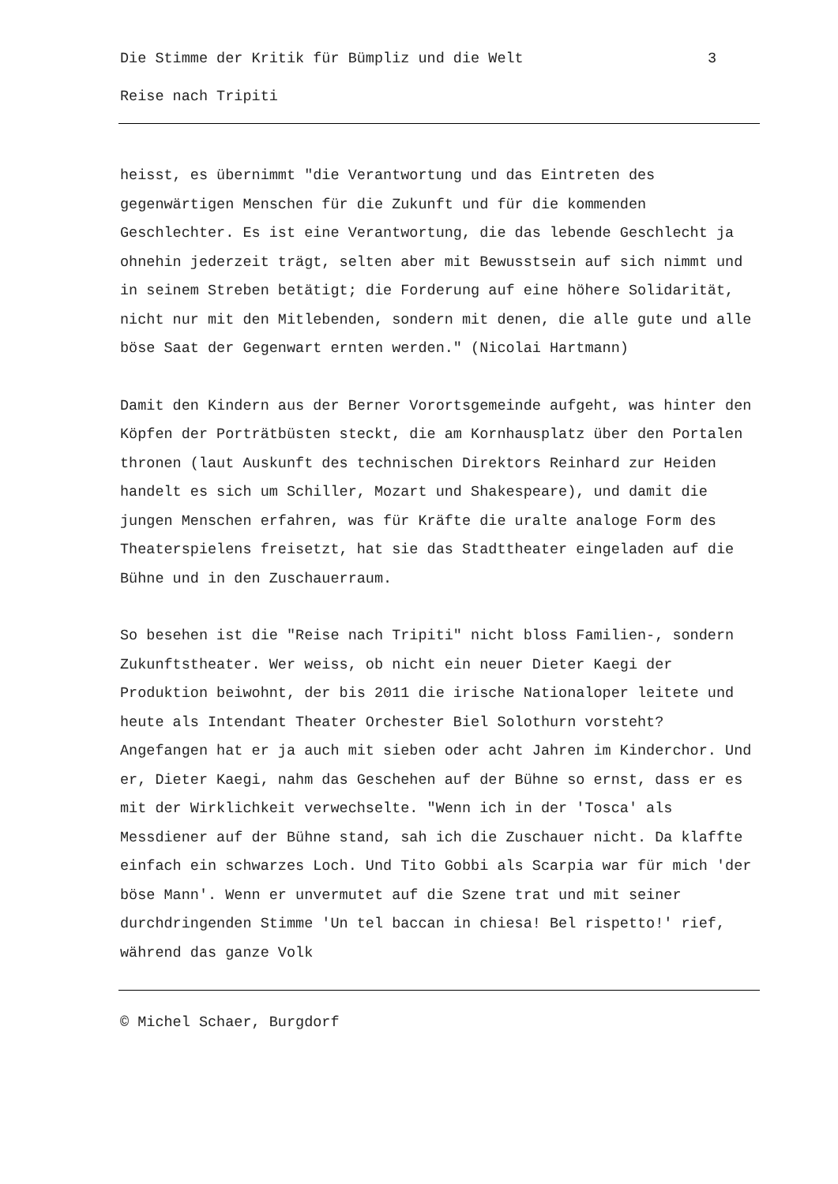Die Stimme der Kritik für Bümpliz und die Welt 3
Reise nach Tripiti
heisst, es übernimmt "die Verantwortung und das Eintreten des gegenwärtigen Menschen für die Zukunft und für die kommenden Geschlechter. Es ist eine Verantwortung, die das lebende Geschlecht ja ohnehin jederzeit trägt, selten aber mit Bewusstsein auf sich nimmt und in seinem Streben betätigt; die Forderung auf eine höhere Solidarität, nicht nur mit den Mitlebenden, sondern mit denen, die alle gute und alle böse Saat der Gegenwart ernten werden." (Nicolai Hartmann)
Damit den Kindern aus der Berner Vorortsgemeinde aufgeht, was hinter den Köpfen der Porträtbüsten steckt, die am Kornhausplatz über den Portalen thronen (laut Auskunft des technischen Direktors Reinhard zur Heiden handelt es sich um Schiller, Mozart und Shakespeare), und damit die jungen Menschen erfahren, was für Kräfte die uralte analoge Form des Theaterspielens freisetzt, hat sie das Stadttheater eingeladen auf die Bühne und in den Zuschauerraum.
So besehen ist die "Reise nach Tripiti" nicht bloss Familien-, sondern Zukunftstheater. Wer weiss, ob nicht ein neuer Dieter Kaegi der Produktion beiwohnt, der bis 2011 die irische Nationaloper leitete und heute als Intendant Theater Orchester Biel Solothurn vorsteht? Angefangen hat er ja auch mit sieben oder acht Jahren im Kinderchor. Und er, Dieter Kaegi, nahm das Geschehen auf der Bühne so ernst, dass er es mit der Wirklichkeit verwechselte. "Wenn ich in der 'Tosca' als Messdiener auf der Bühne stand, sah ich die Zuschauer nicht. Da klaffte einfach ein schwarzes Loch. Und Tito Gobbi als Scarpia war für mich 'der böse Mann'. Wenn er unvermutet auf die Szene trat und mit seiner durchdringenden Stimme 'Un tel baccan in chiesa! Bel rispetto!' rief, während das ganze Volk
© Michel Schaer, Burgdorf